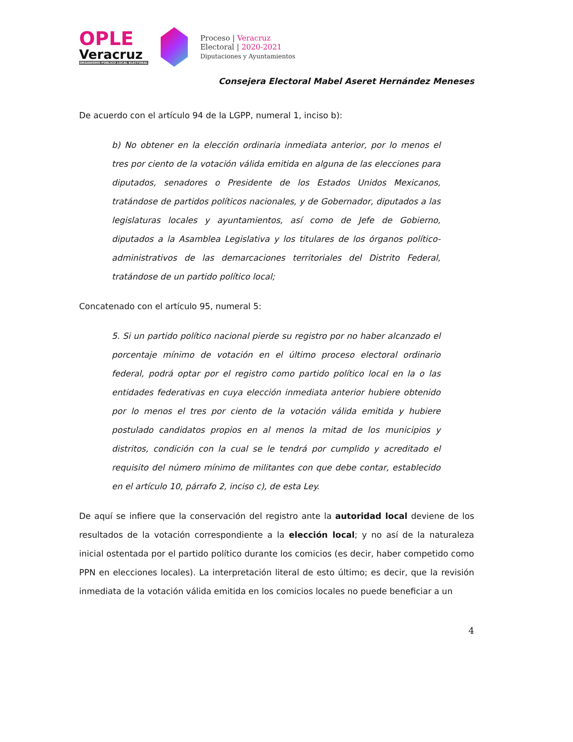OPLE
Veracruz
ORGANISMO PÚBLICO LOCAL ELECTORAL
Proceso | Veracruz
Electoral | 2020-2021
Diputaciones y Ayuntamientos
Consejera Electoral Mabel Aseret Hernández Meneses
De acuerdo con el artículo 94 de la LGPP, numeral 1, inciso b):
b) No obtener en la elección ordinaria inmediata anterior, por lo menos el tres por ciento de la votación válida emitida en alguna de las elecciones para diputados, senadores o Presidente de los Estados Unidos Mexicanos, tratándose de partidos políticos nacionales, y de Gobernador, diputados a las legislaturas locales y ayuntamientos, así como de Jefe de Gobierno, diputados a la Asamblea Legislativa y los titulares de los órganos político-administrativos de las demarcaciones territoriales del Distrito Federal, tratándose de un partido político local;
Concatenado con el artículo 95, numeral 5:
5. Si un partido político nacional pierde su registro por no haber alcanzado el porcentaje mínimo de votación en el último proceso electoral ordinario federal, podrá optar por el registro como partido político local en la o las entidades federativas en cuya elección inmediata anterior hubiere obtenido por lo menos el tres por ciento de la votación válida emitida y hubiere postulado candidatos propios en al menos la mitad de los municipios y distritos, condición con la cual se le tendrá por cumplido y acreditado el requisito del número mínimo de militantes con que debe contar, establecido en el artículo 10, párrafo 2, inciso c), de esta Ley.
De aquí se infiere que la conservación del registro ante la autoridad local deviene de los resultados de la votación correspondiente a la elección local; y no así de la naturaleza inicial ostentada por el partido político durante los comicios (es decir, haber competido como PPN en elecciones locales). La interpretación literal de esto último; es decir, que la revisión inmediata de la votación válida emitida en los comicios locales no puede beneficiar a un
4